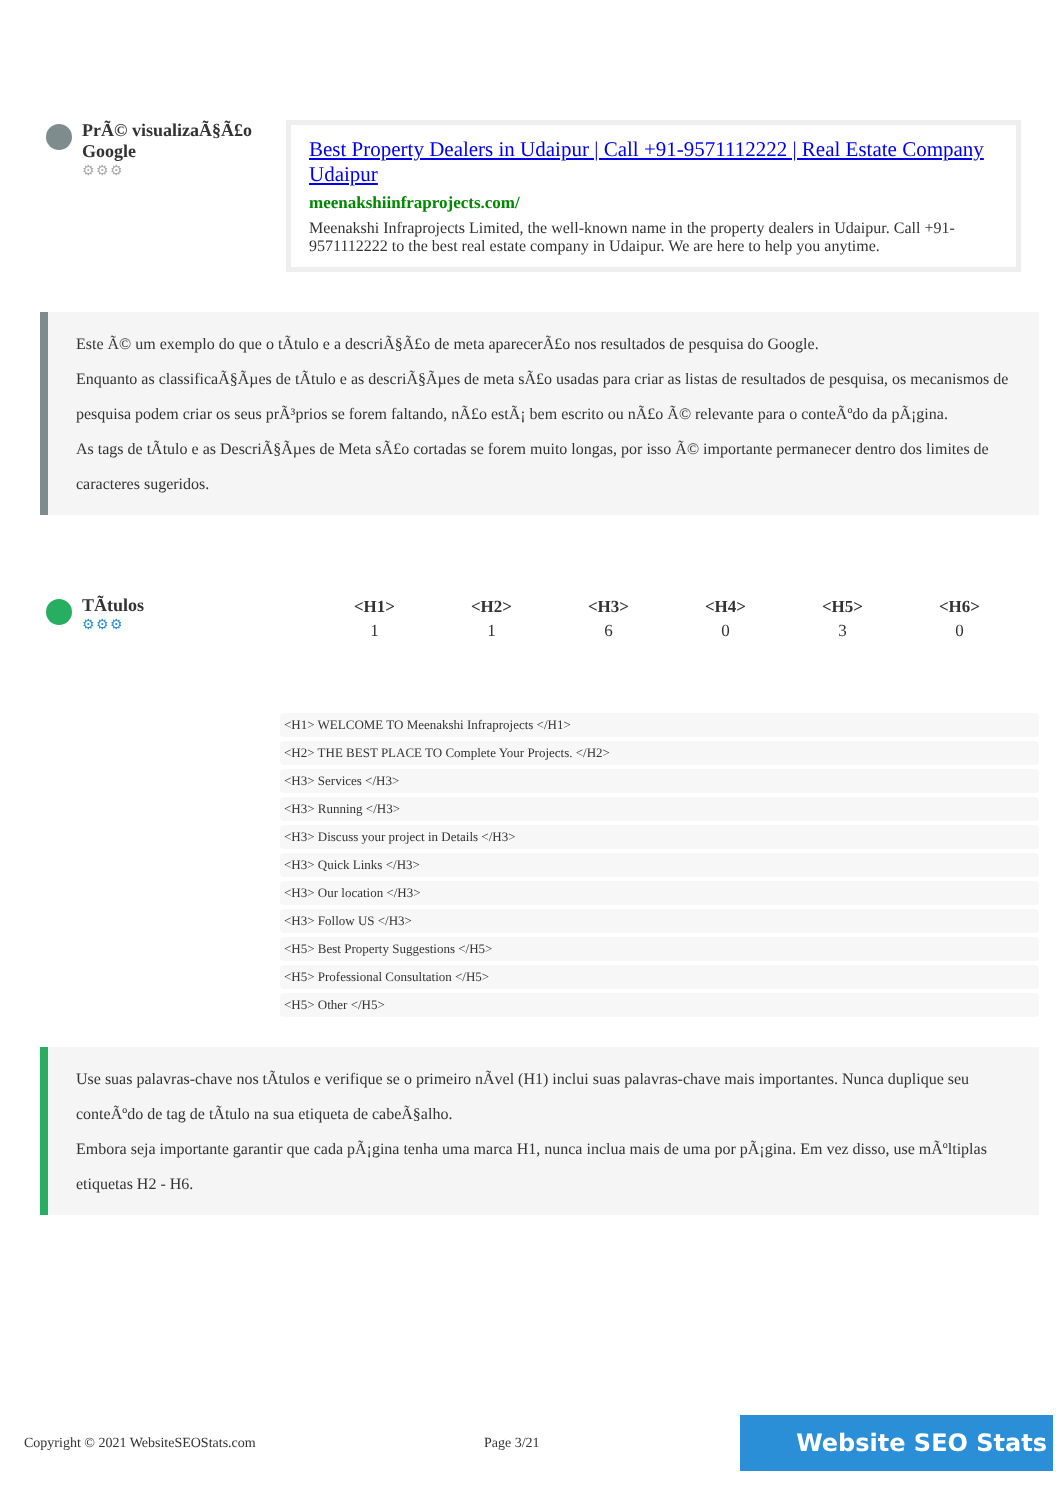PrÃ© visualizaÃ§Ã£o Google
⚙⚙⚙
Best Property Dealers in Udaipur | Call +91-9571112222 | Real Estate Company Udaipur
meenakshiinfraprojects.com/
Meenakshi Infraprojects Limited, the well-known name in the property dealers in Udaipur. Call +91-9571112222 to the best real estate company in Udaipur. We are here to help you anytime.
Este Ã© um exemplo do que o tÃtulo e a descriÃ§Ã£o de meta aparecerÃ£o nos resultados de pesquisa do Google.
Enquanto as classificaÃ§Ãµes de tÃtulo e as descriÃ§Ãµes de meta sÃ£o usadas para criar as listas de resultados de pesquisa, os mecanismos de pesquisa podem criar os seus prÃ³prios se forem faltando, nÃ£o estÃ¡ bem escrito ou nÃ£o Ã© relevante para o conteÃºdo da pÃ¡gina.
As tags de tÃtulo e as DescriÃ§Ãµes de Meta sÃ£o cortadas se forem muito longas, por isso Ã© importante permanecer dentro dos limites de caracteres sugeridos.
TÃtulos
⚙⚙⚙
| <H1> | <H2> | <H3> | <H4> | <H5> | <H6> |
| --- | --- | --- | --- | --- | --- |
| 1 | 1 | 6 | 0 | 3 | 0 |
<H1> WELCOME TO Meenakshi Infraprojects </H1>
<H2> THE BEST PLACE TO Complete Your Projects. </H2>
<H3> Services </H3>
<H3> Running </H3>
<H3> Discuss your project in Details </H3>
<H3> Quick Links </H3>
<H3> Our location </H3>
<H3> Follow US </H3>
<H5> Best Property Suggestions </H5>
<H5> Professional Consultation </H5>
<H5> Other </H5>
Use suas palavras-chave nos tÃtulos e verifique se o primeiro nÃvel (H1) inclui suas palavras-chave mais importantes. Nunca duplique seu conteÃºdo de tag de tÃtulo na sua etiqueta de cabeÃ§alho.
Embora seja importante garantir que cada pÃ¡gina tenha uma marca H1, nunca inclua mais de uma por pÃ¡gina. Em vez disso, use mÃºltiplas etiquetas H2 - H6.
Copyright © 2021 WebsiteSEOStats.com Page 3/21 Website SEO Stats